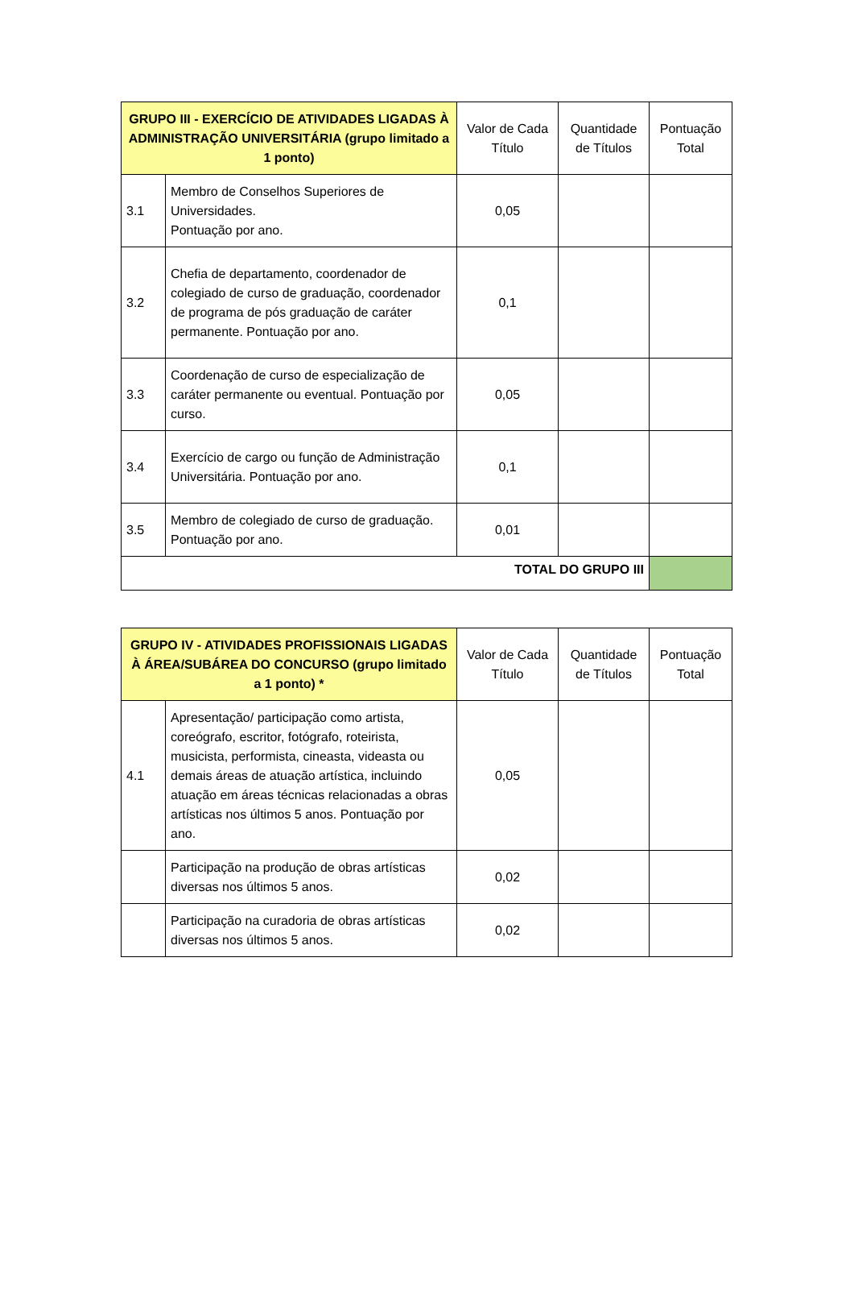| GRUPO III - EXERCÍCIO DE ATIVIDADES LIGADAS À ADMINISTRAÇÃO UNIVERSITÁRIA (grupo limitado a 1 ponto) | | Valor de Cada Título | Quantidade de Títulos | Pontuação Total |
| --- | --- | --- | --- | --- |
| 3.1 | Membro de Conselhos Superiores de Universidades. Pontuação por ano. | 0,05 | | |
| 3.2 | Chefia de departamento, coordenador de colegiado de curso de graduação, coordenador de programa de pós graduação de caráter permanente. Pontuação por ano. | 0,1 | | |
| 3.3 | Coordenação de curso de especialização de caráter permanente ou eventual. Pontuação por curso. | 0,05 | | |
| 3.4 | Exercício de cargo ou função de Administração Universitária. Pontuação por ano. | 0,1 | | |
| 3.5 | Membro de colegiado de curso de graduação. Pontuação por ano. | 0,01 | | |
| TOTAL DO GRUPO III | | | | |
| GRUPO IV - ATIVIDADES PROFISSIONAIS LIGADAS À ÁREA/SUBÁREA DO CONCURSO (grupo limitado a 1 ponto) * | | Valor de Cada Título | Quantidade de Títulos | Pontuação Total |
| --- | --- | --- | --- | --- |
| 4.1 | Apresentação/ participação como artista, coreógrafo, escritor, fotógrafo, roteirista, musicista, performista, cineasta, videasta ou demais áreas de atuação artística, incluindo atuação em áreas técnicas relacionadas a obras artísticas nos últimos 5 anos. Pontuação por ano. | 0,05 | | |
| | Participação na produção de obras artísticas diversas nos últimos 5 anos. | 0,02 | | |
| | Participação na curadoria de obras artísticas diversas nos últimos 5 anos. | 0,02 | | |